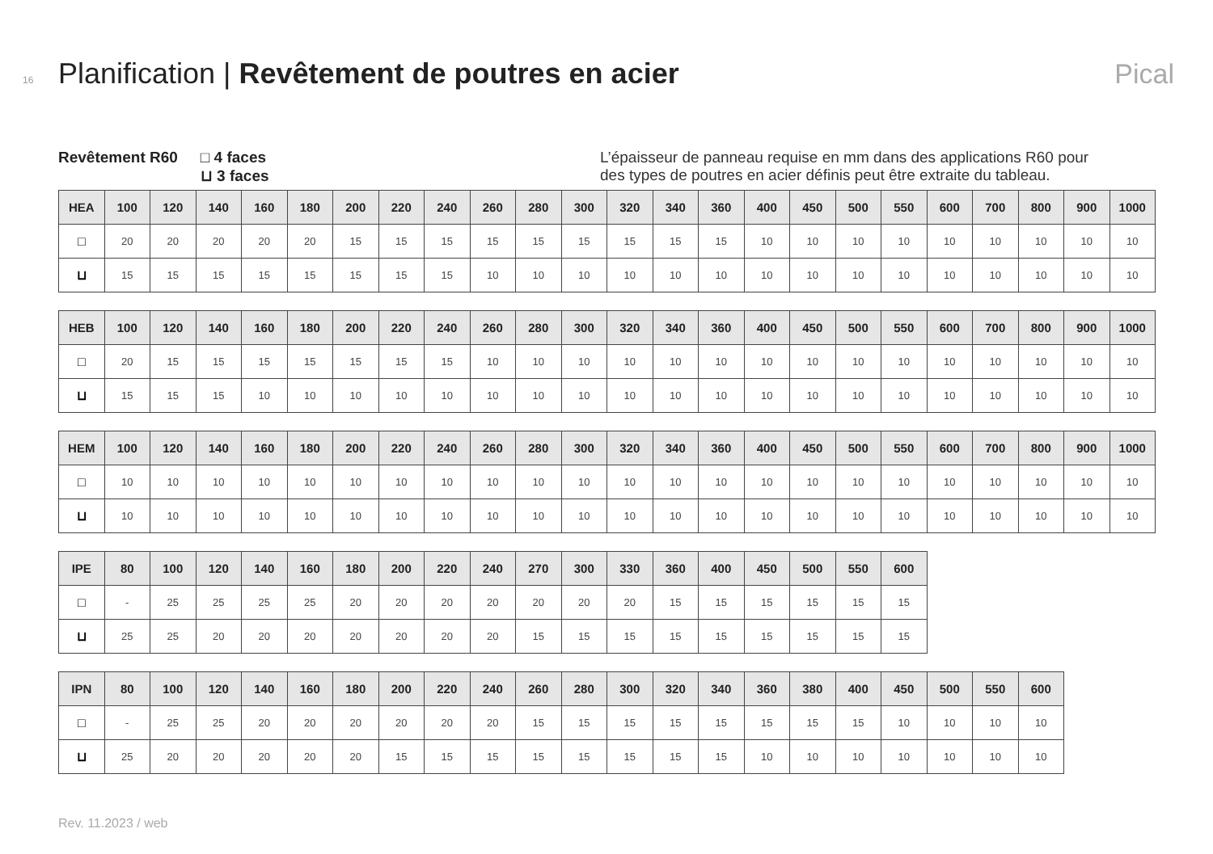16 Planification | Revêtement de poutres en acier Pical
Revêtement R60 □ 4 faces
⊔ 3 faces
L’épaisseur de panneau requise en mm dans des applications R60 pour des types de poutres en acier définis peut être extraite du tableau.
| HEA | 100 | 120 | 140 | 160 | 180 | 200 | 220 | 240 | 260 | 280 | 300 | 320 | 340 | 360 | 400 | 450 | 500 | 550 | 600 | 700 | 800 | 900 | 1000 |
| --- | --- | --- | --- | --- | --- | --- | --- | --- | --- | --- | --- | --- | --- | --- | --- | --- | --- | --- | --- | --- | --- | --- | --- |
| □ | 20 | 20 | 20 | 20 | 20 | 15 | 15 | 15 | 15 | 15 | 15 | 15 | 15 | 15 | 10 | 10 | 10 | 10 | 10 | 10 | 10 | 10 | 10 |
| ⊔ | 15 | 15 | 15 | 15 | 15 | 15 | 15 | 15 | 10 | 10 | 10 | 10 | 10 | 10 | 10 | 10 | 10 | 10 | 10 | 10 | 10 | 10 | 10 |
| HEB | 100 | 120 | 140 | 160 | 180 | 200 | 220 | 240 | 260 | 280 | 300 | 320 | 340 | 360 | 400 | 450 | 500 | 550 | 600 | 700 | 800 | 900 | 1000 |
| --- | --- | --- | --- | --- | --- | --- | --- | --- | --- | --- | --- | --- | --- | --- | --- | --- | --- | --- | --- | --- | --- | --- | --- |
| □ | 20 | 15 | 15 | 15 | 15 | 15 | 15 | 15 | 10 | 10 | 10 | 10 | 10 | 10 | 10 | 10 | 10 | 10 | 10 | 10 | 10 | 10 | 10 |
| ⊔ | 15 | 15 | 15 | 10 | 10 | 10 | 10 | 10 | 10 | 10 | 10 | 10 | 10 | 10 | 10 | 10 | 10 | 10 | 10 | 10 | 10 | 10 | 10 |
| HEM | 100 | 120 | 140 | 160 | 180 | 200 | 220 | 240 | 260 | 280 | 300 | 320 | 340 | 360 | 400 | 450 | 500 | 550 | 600 | 700 | 800 | 900 | 1000 |
| --- | --- | --- | --- | --- | --- | --- | --- | --- | --- | --- | --- | --- | --- | --- | --- | --- | --- | --- | --- | --- | --- | --- | --- |
| □ | 10 | 10 | 10 | 10 | 10 | 10 | 10 | 10 | 10 | 10 | 10 | 10 | 10 | 10 | 10 | 10 | 10 | 10 | 10 | 10 | 10 | 10 | 10 |
| ⊔ | 10 | 10 | 10 | 10 | 10 | 10 | 10 | 10 | 10 | 10 | 10 | 10 | 10 | 10 | 10 | 10 | 10 | 10 | 10 | 10 | 10 | 10 | 10 |
| IPE | 80 | 100 | 120 | 140 | 160 | 180 | 200 | 220 | 240 | 270 | 300 | 330 | 360 | 400 | 450 | 500 | 550 | 600 |
| --- | --- | --- | --- | --- | --- | --- | --- | --- | --- | --- | --- | --- | --- | --- | --- | --- | --- | --- |
| □ | - | 25 | 25 | 25 | 25 | 20 | 20 | 20 | 20 | 20 | 20 | 20 | 15 | 15 | 15 | 15 | 15 | 15 |
| ⊔ | 25 | 25 | 20 | 20 | 20 | 20 | 20 | 20 | 20 | 15 | 15 | 15 | 15 | 15 | 15 | 15 | 15 | 15 |
| IPN | 80 | 100 | 120 | 140 | 160 | 180 | 200 | 220 | 240 | 260 | 280 | 300 | 320 | 340 | 360 | 380 | 400 | 450 | 500 | 550 | 600 |
| --- | --- | --- | --- | --- | --- | --- | --- | --- | --- | --- | --- | --- | --- | --- | --- | --- | --- | --- | --- | --- | --- |
| □ | - | 25 | 25 | 20 | 20 | 20 | 20 | 20 | 20 | 15 | 15 | 15 | 15 | 15 | 15 | 15 | 15 | 10 | 10 | 10 | 10 |
| ⊔ | 25 | 20 | 20 | 20 | 20 | 20 | 15 | 15 | 15 | 15 | 15 | 15 | 15 | 15 | 10 | 10 | 10 | 10 | 10 | 10 | 10 |
Rev. 11.2023 / web